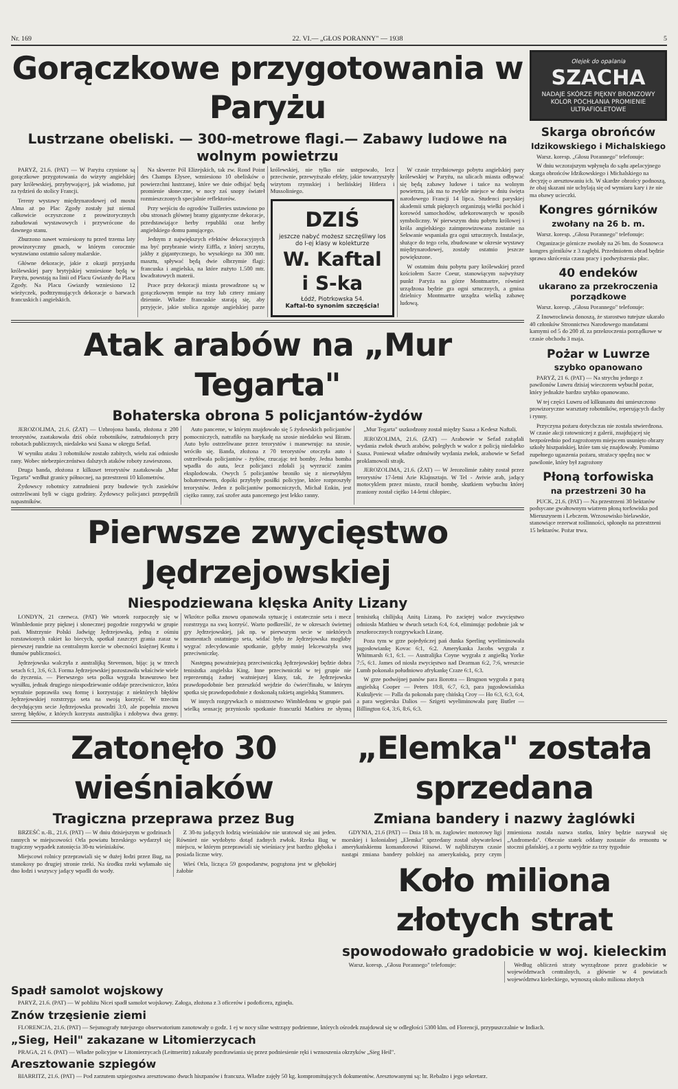Nr. 169 22. VI.— „GŁOS PORANNY" — 1938 5
Gorączkowe przygotowania w Paryżu
Lustrzane obeliski. — 300-metrowe flagi.— Zabawy ludowe na wolnym powietrzu
PARYŻ, 21.6. (PAT) — W Paryżu czynione są gorączkowe przygotowania do wizyty angielskiej pary królewskiej, przybywającej, jak wiadomo, już za tydzień do stolicy Francji.
Tereny wystawy międzynarodowej od mostu Alma aż po Plac Zgody zostały już niemal całkowicie oczyszczone z prowizorycznych zabudowań wystawowych i przywrócone do dawnego stanu.
Zburzono nawet wzniesiony tu przed trzema laty prowizoryczny gmach, w którym corocznie wystawiano ostatnio salony malarskie.
Główne dekoracje, jakie z okazji przyjazdu królewskiej pary brytyjskiej wzniesione będą w Paryżu, powstają na linii od Placu Gwiazdy do Placu Zgody. Na Placu Gwiazdy wzniesiono 12 wieżyczek, podtrzymujących dekoracje o barwach francuskich i angielskich.
Na skwerze Pól Elizejskich, tak zw. Rond Point des Champs Elysee, wzniesiono 10 obelisków o powierzchni lustrzanej, które we dnie odbijać będą promienie słoneczne, w nocy zaś snopy świateł rozmieszczonych specjalnie reflektorów.
Przy wejściu do ogrodów Tuilleries ustawiono po obu stronach głównej bramy gigantyczne dekoracje, przedstawiające herby republiki oraz herby angielskiego domu panującego.
Jednym z największych efektów dekoracyjnych ma być przybranie wieży Eiffla, z której szczytu, jakby z gigantycznego, bo wysokiego na 300 mtr. masztu, spływać będą dwie olbrzymie flagi: francuska i angielska, na które zużyto 1.500 mtr. kwadratowych materii.
Prace przy dekoracji miasta prowadzone są w gorączkowym tempie na trzy lub cztery zmiany dziennie. Władze francuskie starają się, aby przyjęcie, jakie stolica zgotuje angielskiej parze królewskiej, nie tylko nie ustępowało, lecz przeciwnie, przewyższało efekty, jakie towarzyszyły wizytom rzymskiej i berlińskiej Hitlera i Mussoliniego.
DZIŚ
jeszcze nabyć możesz szczęśliwy los do I-ej klasy w kolekturze
W. Kaftal i S-ka
Łódź, Piotrkowska 54.
Kaftal-to synonim szczęścia!
W czasie trzydniowego pobytu angielskiej pary królewskiej w Paryżu, na ulicach miasta odbywać się będą zabawy ludowe i tańce na wolnym powietrzu, jak ma to zwykle miejsce w dniu święta narodowego Francji 14 lipca. Studenci paryskiej akademii sztuk pięknych organizują wielki pochód i korowód samochodów, udekorowanych w sposób symboliczny. W pierwszym dniu pobytu królowej i króla angielskiego zaimprowizowana zostanie na Sekwanie wspaniała gra ogni sztucznych. Instalacje, służące do tego celu, zbudowane w okresie wystawy międzynarodowej, zostały ostatnio jeszcze powiększone.
W ostatnim dniu pobytu pary królewskiej przed kościołem Sacre Coeur, stanowiącym najwyższy punkt Paryża na górze Montmartre, również urządzona będzie gra ogni sztucznych, a gmina dzielnicy Montmartre urządza wielką zabawę ludową.
Atak arabów na „Mur Tegarta"
Bohaterska obrona 5 policjantów-żydów
JEROZOLIMA, 21.6. (ŻAT) — Uzbrojona banda, złożona z 200 terorystów, zaatakowała dziś obóz robotników, zatrudnionych przy robotach publicznych, niedaleko wsi Saasa w okręgu Sefad.
W wyniku ataku 3 robotników zostało zabitych, wielu zaś odniosło rany. Wobec niebezpieczeństwa dalszych ataków roboty zawieszono.
Druga banda, złożona z kilkuset terorystów zaatakowała „Mur Tegarta" wzdłuż granicy północnej, na przestrzeni 10 kilometrów.
Żydowscy robotnicy zatrudnieni przy budowie tych zasieków ostrzeliwani byli w ciągu godziny. Żydowscy policjanci przepędzili napastników.
Auto pancerne, w którym znajdowało się 5 żydowskich policjantów pomocniczych, natrafiło na barykadę na szosie niedaleko wsi Biram. Auto było ostrzeliwane przez terorystów i manewrując na szosie, wróciło się. Banda, złożona z 70 terorystów otoczyła auto i ostrzeliwała policjantów - żydów, rzucając też bomby. Jedna bomba wpadła do auta, lecz policjanci zdołali ją wyrzucić zanim eksplodowała. Owych 5 policjantów broniło się z niezwykłym bohaterstwem, dopóki przybyły posiłki policyjne, które rozproszyły terorystów. Jeden z policjantów pomocniczych, Michał Enkin, jest ciężko ranny, zaś szofer auta pancernego jest lekko ranny.
„Mur Tegarta" uszkodzony został między Saasa a Kedesz Naftali.
JEROZOLIMA, 21.6. (ŻAT) — Arabowie w Sefad zażądali wydania zwłok dwuch arabów, poległych w walce z policją niedaleko Saasa. Ponieważ władze odmówiły wydania zwłok, arabowie w Sefad proklamowali strajk.
JEROZOLIMA, 21.6. (ŻAT) — W Jerozolimie zabity został przez terorystów 17-letni Arie Klajnsztajn. W Tel - Avivie arab, jadący motocyklem przez miasto, rzucił bombę, skutkiem wybuchu której zraniony został ciężko 14-letni chłopiec.
Pierwsze zwycięstwo Jędrzejowskiej
Niespodziewana klęska Anity Lizany
LONDYN, 21 czerwca. (PAT) We wtorek rozpoczęły się w Wimbledonie przy pięknej i słonecznej pogodzie rozgrywki w grupie pań. Mistrzynie Polski Jadwigę Jędrzejowską, jedną z ośmiu rozstawionych rakiet ko biecych, spotkał zaszczyt grania zaraz w pierwszej rundzie na centralnym korcie w obecności księżnej Kentu i tłumów publiczności.
Jędrzejowska walczyła z australijką Stevenson, bijąc ją w trzech setach 6:1, 3:6, 6:3. Forma Jędrzejowskiej pozostawiła właściwie wiele do życzenia. — Pierwszego seta polka wygrała brawurowo bez wysiłku, jednak drugiego niespodziewanie oddaje przeciwniczce, która wyraźnie poprawiła swą formę i korzystając z niektórych błędów Jędrzejowskiej rozstrzyga seta na swoją korzyść. W trzecim decydującym secie Jędrzejowska prowadzi 3:0, ale popełnia znowu szereg błędów, z których korzysta australijka i zdobywa dwa gemy. Wkrótce polka znowu opanowała sytuację i ostatecznie seta i mecz rozstrzyga na swą korzyść. Warto podkreślić, że w okresach świetnej gry Jędrzejowskiej, jak np. w pierwszym secie w niektórych momentach ostatniego seta, widać było że Jędrzejowska mogłaby wygrać zdecydowanie spotkanie, gdyby mniej lekceważyła swą przeciwniczkę.
Następną poważniejszą przeciwniczką Jędrzejowskiej będzie dobra tenisistka angielska King. Inne przeciwniczki w tej grupie nie reprezentują żadnej ważniejszej klasy, tak, że Jędrzejowska prawdopodobnie bez przeszkód wejdzie do ćwierćfinału, w którym spotka się prawdopodobnie z doskonałą rakietą angielską Stammers.
W innych rozgrywkach o mistrzostwo Wimbledonu w grupie pań wielką sensację przyniosło spotkanie francuzki Mathieu ze słynną tenisistką chilijską Anitą Lizaną. Po zaciętej walce zwycięstwo odniosła Mathieu w dwuch setach 6:4, 6:4, eliminując podobnie jak w zeszłorocznych rozgrywkach Lizanę.
Poza tym w grze pojedyńczej pań dunka Sperling wyeliminowała jugosłowiankę Kovac 6:1, 6:2. Amerykanka Jacobs wygrała z Whitmarsh 6:1, 6:1. — Australijka Coyne wygrała z angielką Yorke 7:5, 6:1. James od niosła zwycięstwo nad Dearman 6:2, 7:6, wreszcie Lumb pokonała południowo afrykankę Craze 6:1, 6:3.
W grze podwójnej panów para Borotra — Brugnon wygrała z parą angielską Cooper — Peters 10:8, 6:7, 6:3, para jugosłowiańska Kukuljevic — Palla da pokonała parę chińską Croy — Ho 6:3, 6:3, 6:4, a para węgierska Dalios — Szigeti wyeliminowała parę Butler — Billington 6:4, 3:6, 8:6, 6:3.
Olejek do opalania
SZACHA
NADAJE SKÓRZE PIĘKNY BRONZOWY KOLOR POCHŁANIA PROMIENIE ULTRAFIOLETOWE
Skarga obrońców
Idzikowskiego i Michalskiego
Warsz. koresp. „Głosu Porannego" telefonuje:
W dniu wczorajszym wpłynęła do sądu apelacyjnego skarga obrońców Idzikowskiego i Michalskiego na decyzję o aresztowaniu ich. W skardze obrońcy podnoszą, że obaj skazani nie uchylają się od wymiaru kary i że nie ma obawy ucieczki.
Kongres górników
zwołany na 26 b. m.
Warsz. koresp. „Głosu Porannego" telefonuje:
Organizacje górnicze zwołały na 26 bm. do Sosnowca kongres górników z 3 zagłębi. Przedmiotem obrad będzie sprawa skrócenia czasu pracy i podwyższenia płac.
40 endeków
ukarano za przekroczenia porządkowe
Warsz. koresp. „Głosu Porannego" telefonuje:
Z Inowrocławia donoszą, że starostwo tutejsze ukarało 40 członków Stronnictwa Narodowego mandatami karnymi od 5 do 200 zł. za przekroczenia porządkowe w czasie obchodu 3 maja.
Pożar w Luwrze
szybko opanowano
PARYŻ, 21 6. (PAT) — Na strychu jednego z pawilonów Luwru dzisiaj wieczorem wybuchł pożar, który jednakże bardzo szybko opanowano.
W tej części Luwru od kilkunastu dni umieszczono prowizoryczne warsztaty robotników, reperujących dachy i rynny.
Przyczyna pożaru dotychczas nie została stwierdzona. W czasie akcji ratowniczej z galerii, znajdującej się bezpośrednio pod zagrożonym miejscem usunięto obrazy szkoły hiszpańskiej, które tam się znajdowały. Pomimo zupełnego ugaszenia pożaru, strażacy spędzą noc w pawilonie, który był zagrożony
Płoną torfowiska
na przestrzeni 30 ha
PUCK, 21.6. (PAT) — Na przestrzeni 30 hektarów podsycane gwałtownym wiatrem płoną torfowiska pod Mieruszynem i Lebczem. Wrzosowisko bielawskie, stanowiące rezerwat roślinności, spłonęło na przestrzeni 15 hektarów. Pożar trwa.
Zatonęło 30 wieśniaków
Tragiczna przeprawa przez Bug
BRZEŚĆ n.-B., 21.6. (PAT) — W dniu dzisiejszym w godzinach rannych w miejscowości Orla powiatu brzeskiego wydarzył się tragiczny wypadek zatonięcia 30-tu wieśniaków.
Miejscowi rolnicy przeprawiali się w dużej łodzi przez Bug, na stanokosy po drugiej stronie rzeki. Na środku rzeki wyłamało się dno łodzi i wszyscy jadący wpadli do wody.
Z 30-tu jadących łodzią wieśniaków nie uratował się ani jeden. Również nie wydobyto dotąd żadnych zwłok. Rzeka Bug w miejscu, w którym przeprawiali się wieśniacy jest bardzo głęboka i posiada liczne wiry.
Wieś Orla, licząca 59 gospodarstw, pogrążona jest w głębokiej żałobie
„Elemka" została sprzedana
Zmiana bandery i nazwy żaglówki
GDYNIA, 21.6 (PAT) — Dnia 18 b. m. żaglowiec motorowy ligi morskiej i kolonialnej „Elemka" sprzedany został obywatelowi amerykańskiemu komandorowi Riisowi. W najbliższym czasie nastąpi zmiana bandery polskiej na amerykańską, przy czym zmieniona została nazwa statku, który będzie nazywał się „Andromeda". Obecnie statek oddany zostanie do remontu w stoczni gdańskiej, a z portu wyjdzie za trzy tygodnie
Koło miliona złotych strat
spowodowało gradobicie w woj. kieleckim
Warsz. koresp. „Głosu Porannego" telefonuje:
Według obliczeń straty wyrządzone przez gradobicie w województwach centralnych, a głównie w 4 powiatach województwa kieleckiego, wynoszą około miliona złotych
Spadł samolot wojskowy
PARYŻ, 21.6. (PAT) — W pobliżu Nicei spadł samolot wojskowy. Załoga, złożona z 3 oficerów i podoficera, zginęła.
Znów trzęsienie ziemi
FLORENCJA, 21.6. (PAT) — Sejsmografy tutejszego obserwatorium zanotowały o godz. 1 ej w nocy silne wstrząsy podziemne, których ośrodek znajdował się w odległości 5300 klm. od Florencji, przypuszczalnie w Indiach.
„Sieg, Heil" zakazane w Litomierzycach
PRAGA, 21 6. (PAT) — Władze policyjne w Litomierzycach (Leitmeritz) zakazały pozdrawiania się przez podniesienie ręki i wznoszenia okrzyków „Sieg Heil".
Aresztowanie szpiegów
BIARRITZ, 21.6. (PAT) — Pod zarzutem szpiegostwa aresztowano dwuch hiszpanów i francuza. Władze zajęły 50 kg. kompromitujących dokumentów. Aresztowanymi są: hr. Rebalzo i jego sekretarz.